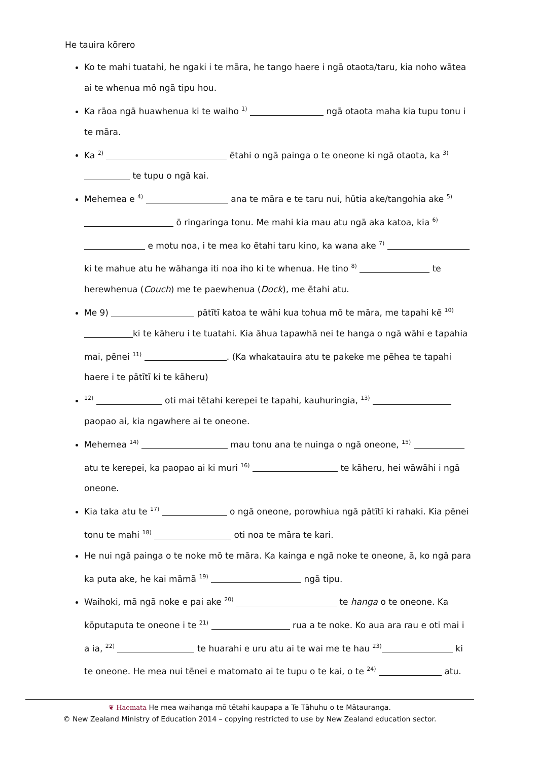He tauira kōrero
Ko te mahi tuatahi, he ngaki i te māra, he tango haere i ngā otaota/taru, kia noho wātea ai te whenua mō ngā tipu hou.
Ka rāoa ngā huawhenua ki te waiho <sup>1)</sup> ngā otaota maha kia tupu tonu i te māra.
Ka <sup>2)</sup> ētahi o ngā painga o te oneone ki ngā otaota, ka <sup>3)</sup> te tupu o ngā kai.
Mehemea e <sup>4)</sup> ana te māra e te taru nui, hūtia ake/tangohia ake <sup>5)</sup> ō ringaringa tonu. Me mahi kia mau atu ngā aka katoa, kia <sup>6)</sup> e motu noa, i te mea ko ētahi taru kino, ka wana ake <sup>7)</sup> ki te mahue atu he wāhanga iti noa iho ki te whenua. He tino <sup>8)</sup> te herewhenua (Couch) me te paewhenua (Dock), me ētahi atu.
Me 9) pātītī katoa te wāhi kua tohua mō te māra, me tapahi kē <sup>10)</sup> ki te kāheru i te tuatahi. Kia āhua tapawhā nei te hanga o ngā wāhi e tapahia mai, pēnei <sup>11)</sup> . (Ka whakatauira atu te pakeke me pēhea te tapahi haere i te pātītī ki te kāheru)
<sup>12)</sup> oti mai tētahi kerepei te tapahi, kauhuringia, <sup>13)</sup> paopao ai, kia ngawhere ai te oneone.
Mehemea <sup>14)</sup> mau tonu ana te nuinga o ngā oneone, <sup>15)</sup> atu te kerepei, ka paopao ai ki muri <sup>16)</sup> te kāheru, hei wāwāhi i ngā oneone.
Kia taka atu te <sup>17)</sup> o ngā oneone, porowhiua ngā pātītī ki rahaki. Kia pēnei tonu te mahi <sup>18)</sup> oti noa te māra te kari.
He nui ngā painga o te noke mō te māra. Ka kainga e ngā noke te oneone, ā, ko ngā para ka puta ake, he kai māmā <sup>19)</sup> ngā tipu.
Waihoki, mā ngā noke e pai ake <sup>20)</sup> te hanga o te oneone. Ka kōputaputa te oneone i te <sup>21)</sup> rua a te noke. Ko aua ara rau e oti mai i a ia, <sup>22)</sup> te huarahi e uru atu ai te wai me te hau <sup>23)</sup> ki te oneone. He mea nui tēnei e matomato ai te tupu o te kai, o te <sup>24)</sup> atu.
❦ Haemata He mea waihanga mō tētahi kaupapa a Te Tāhuhu o te Mātauranga.
© New Zealand Ministry of Education 2014 – copying restricted to use by New Zealand education sector.